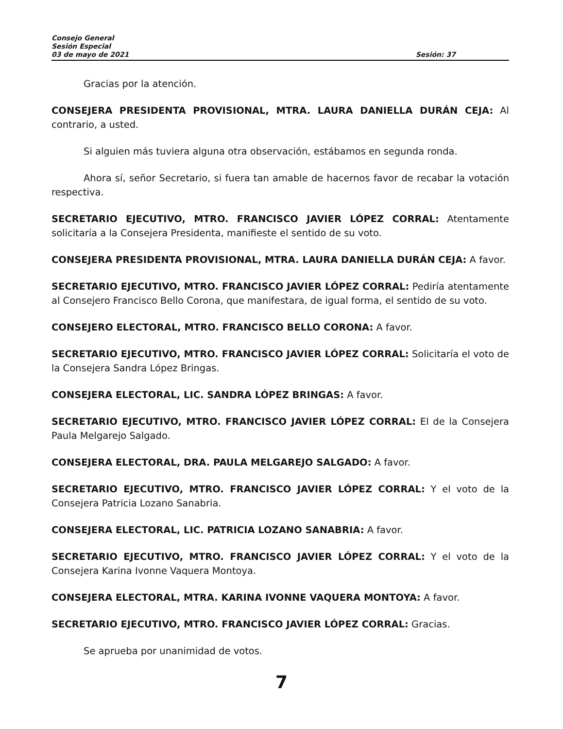Consejo General
Sesión Especial
03 de mayo de 2021 Sesión: 37
Gracias por la atención.
CONSEJERA PRESIDENTA PROVISIONAL, MTRA. LAURA DANIELLA DURÁN CEJA: Al contrario, a usted.
Si alguien más tuviera alguna otra observación, estábamos en segunda ronda.
Ahora sí, señor Secretario, si fuera tan amable de hacernos favor de recabar la votación respectiva.
SECRETARIO EJECUTIVO, MTRO. FRANCISCO JAVIER LÓPEZ CORRAL: Atentamente solicitaría a la Consejera Presidenta, manifieste el sentido de su voto.
CONSEJERA PRESIDENTA PROVISIONAL, MTRA. LAURA DANIELLA DURÁN CEJA: A favor.
SECRETARIO EJECUTIVO, MTRO. FRANCISCO JAVIER LÓPEZ CORRAL: Pediría atentamente al Consejero Francisco Bello Corona, que manifestara, de igual forma, el sentido de su voto.
CONSEJERO ELECTORAL, MTRO. FRANCISCO BELLO CORONA: A favor.
SECRETARIO EJECUTIVO, MTRO. FRANCISCO JAVIER LÓPEZ CORRAL: Solicitaría el voto de la Consejera Sandra López Bringas.
CONSEJERA ELECTORAL, LIC. SANDRA LÓPEZ BRINGAS: A favor.
SECRETARIO EJECUTIVO, MTRO. FRANCISCO JAVIER LÓPEZ CORRAL: El de la Consejera Paula Melgarejo Salgado.
CONSEJERA ELECTORAL, DRA. PAULA MELGAREJO SALGADO: A favor.
SECRETARIO EJECUTIVO, MTRO. FRANCISCO JAVIER LÓPEZ CORRAL: Y el voto de la Consejera Patricia Lozano Sanabria.
CONSEJERA ELECTORAL, LIC. PATRICIA LOZANO SANABRIA: A favor.
SECRETARIO EJECUTIVO, MTRO. FRANCISCO JAVIER LÓPEZ CORRAL: Y el voto de la Consejera Karina Ivonne Vaquera Montoya.
CONSEJERA ELECTORAL, MTRA. KARINA IVONNE VAQUERA MONTOYA: A favor.
SECRETARIO EJECUTIVO, MTRO. FRANCISCO JAVIER LÓPEZ CORRAL: Gracias.
Se aprueba por unanimidad de votos.
7